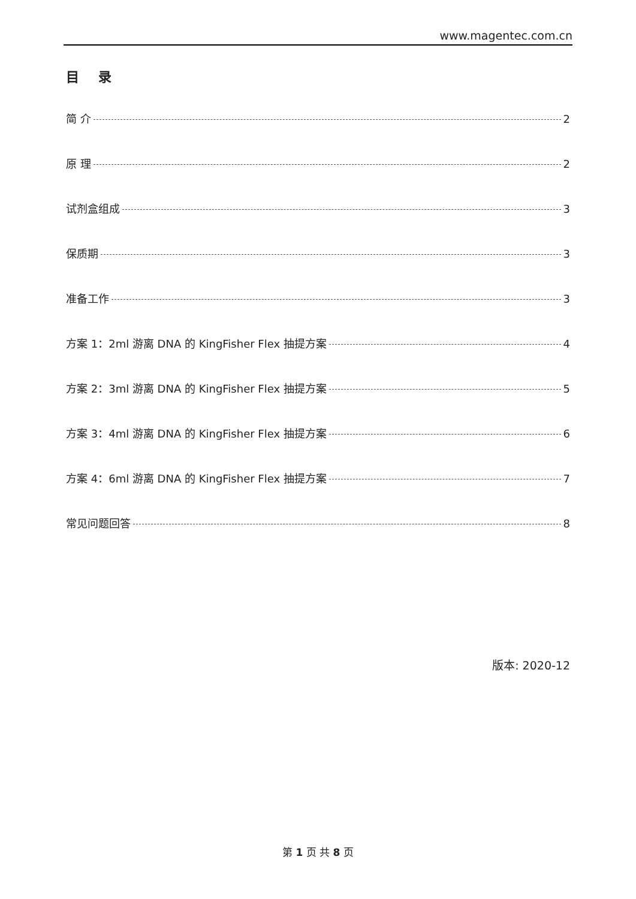www.magentec.com.cn
目 录
简 介 2
原 理 2
试剂盒组成 3
保质期 3
准备工作 3
方案 1：2ml 游离 DNA 的 KingFisher Flex 抽提方案 4
方案 2：3ml 游离 DNA 的 KingFisher Flex 抽提方案 5
方案 3：4ml 游离 DNA 的 KingFisher Flex 抽提方案 6
方案 4：6ml 游离 DNA 的 KingFisher Flex 抽提方案 7
常见问题回答 8
版本: 2020-12
第 1 页 共 8 页